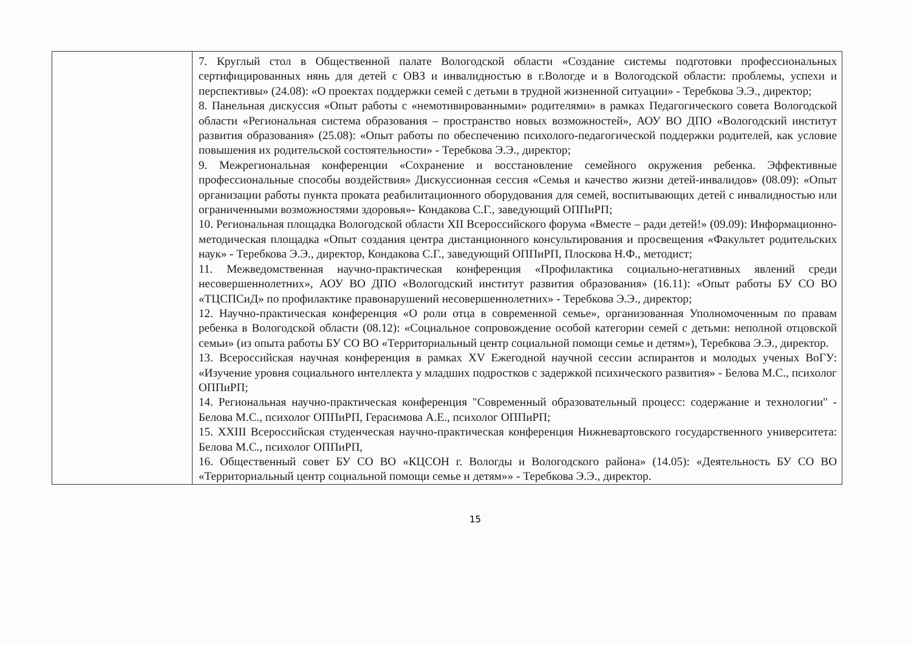| | 7. Круглый стол в Общественной палате Вологодской области «Создание системы подготовки профессиональных сертифицированных нянь для детей с ОВЗ и инвалидностью в г.Вологде и в Вологодской области: проблемы, успехи и перспективы» (24.08): «О проектах поддержки семей с детьми в трудной жизненной ситуации» - Теребкова Э.Э., директор; 8. Панельная дискуссия «Опыт работы с «немотивированными» родителями» в рамках Педагогического совета Вологодской области «Региональная система образования – пространство новых возможностей», АОУ ВО ДПО «Вологодский институт развития образования» (25.08): «Опыт работы по обеспечению психолого-педагогической поддержки родителей, как условие повышения их родительской состоятельности» - Теребкова Э.Э., директор; 9. Межрегиональная конференции «Сохранение и восстановление семейного окружения ребенка. Эффективные профессиональные способы воздействия» Дискуссионная сессия «Семья и качество жизни детей-инвалидов» (08.09): «Опыт организации работы пункта проката реабилитационного оборудования для семей, воспитывающих детей с инвалидностью или ограниченными возможностями здоровья»- Кондакова С.Г., заведующий ОППиРП; 10. Региональная площадка Вологодской области XII Всероссийского форума «Вместе – ради детей!» (09.09): Информационно-методическая площадка «Опыт создания центра дистанционного консультирования и просвещения «Факультет родительских наук» - Теребкова Э.Э., директор, Кондакова С.Г., заведующий ОППиРП, Плоскова Н.Ф., методист; 11. Межведомственная научно-практическая конференция «Профилактика социально-негативных явлений среди несовершеннолетних», АОУ ВО ДПО «Вологодский институт развития образования» (16.11): «Опыт работы БУ СО ВО «ТЦСПСиД» по профилактике правонарушений несовершеннолетних» - Теребкова Э.Э., директор; 12. Научно-практическая конференция «О роли отца в современной семье», организованная Уполномоченным по правам ребенка в Вологодской области (08.12): «Социальное сопровождение особой категории семей с детьми: неполной отцовской семьи» (из опыта работы БУ СО ВО «Территориальный центр социальной помощи семье и детям»), Теребкова Э.Э., директор. 13. Всероссийская научная конференция в рамках XV Ежегодной научной сессии аспирантов и молодых ученых ВоГУ: «Изучение уровня социального интеллекта у младших подростков с задержкой психического развития» - Белова М.С., психолог ОППиРП; 14. Региональная научно-практическая конференция "Современный образовательный процесс: содержание и технологии" - Белова М.С., психолог ОППиРП, Герасимова А.Е., психолог ОППиРП; 15. XXIII Всероссийская студенческая научно-практическая конференция Нижневартовского государственного университета: Белова М.С., психолог ОППиРП, 16. Общественный совет БУ СО ВО «КЦСОН г. Вологды и Вологодского района» (14.05): «Деятельность БУ СО ВО «Территориальный центр социальной помощи семье и детям»» - Теребкова Э.Э., директор. |
15